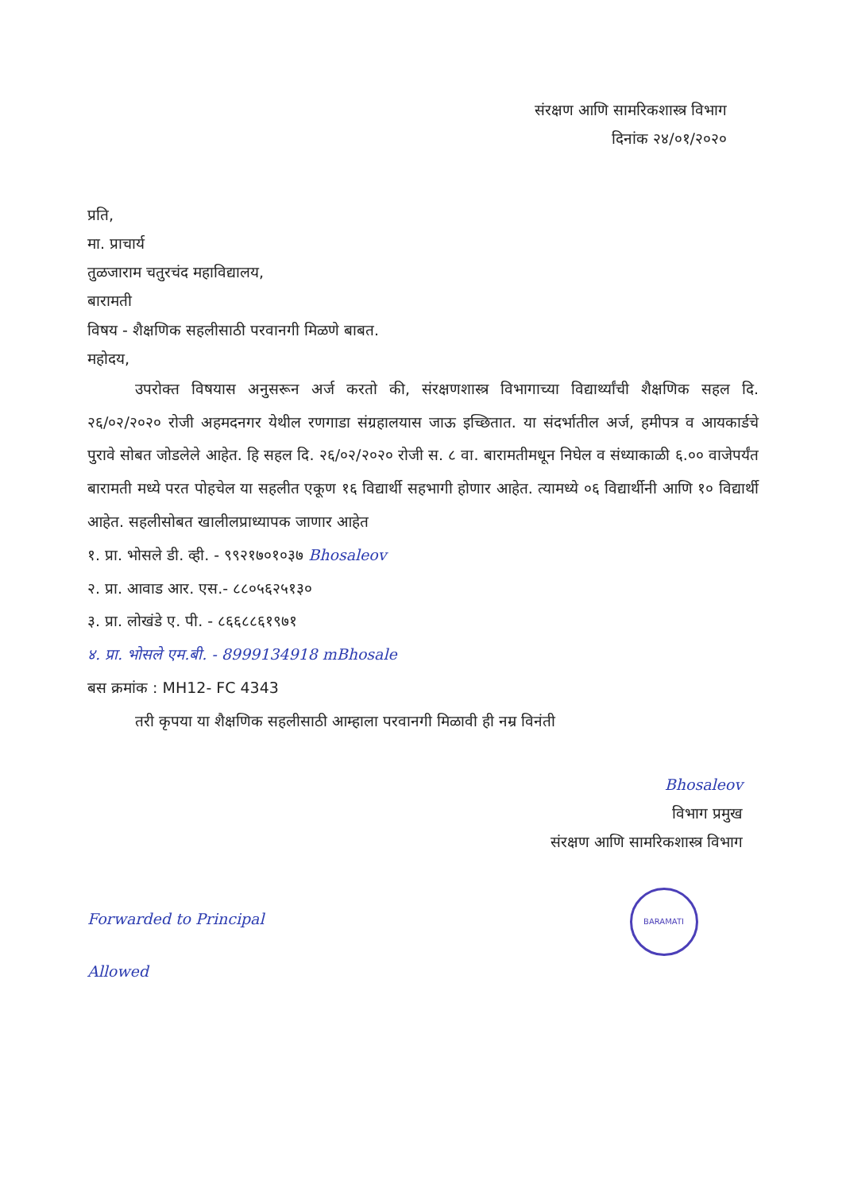संरक्षण आणि सामरिकशास्त्र विभाग
दिनांक २४/०१/२०२०
प्रति,
मा. प्राचार्य
तुळजाराम चतुरचंद महाविद्यालय,
बारामती
विषय - शैक्षणिक सहलीसाठी परवानगी मिळणे बाबत.
महोदय,
उपरोक्त विषयास अनुसरून अर्ज करतो की, संरक्षणशास्त्र विभागाच्या विद्यार्थ्यांची शैक्षणिक सहल दि. २६/०२/२०२० रोजी अहमदनगर येथील रणगाडा संग्रहालयास जाऊ इच्छितात. या संदर्भातील अर्ज, हमीपत्र व आयकार्डचे पुरावे सोबत जोडलेले आहेत. हि सहल दि. २६/०२/२०२० रोजी स. ८ वा. बारामतीमधून निघेल व संध्याकाळी ६.०० वाजेपर्यंत बारामती मध्ये परत पोहचेल या सहलीत एकूण १६ विद्यार्थी सहभागी होणार आहेत. त्यामध्ये ०६ विद्यार्थीनी आणि १० विद्यार्थी आहेत. सहलीसोबत खालीलप्राध्यापक जाणार आहेत
१. प्रा. भोसले डी. व्ही. - ९९२१७०१०३७ Bhosaleov
२. प्रा. आवाड आर. एस.- ८८०५६२५१३०
३. प्रा. लोखंडे ए. पी. - ८६६८८६१९७१
४. प्रा. भोसले एम.बी. - 8999134918 mBhosale
बस क्रमांक : MH12- FC 4343
तरी कृपया या शैक्षणिक सहलीसाठी आम्हाला परवानगी मिळावी ही नम्र विनंती
Bhosaleov
विभाग प्रमुख
संरक्षण आणि सामरिकशास्त्र विभाग
Forwarded to Principal BARAMATI
Allowed